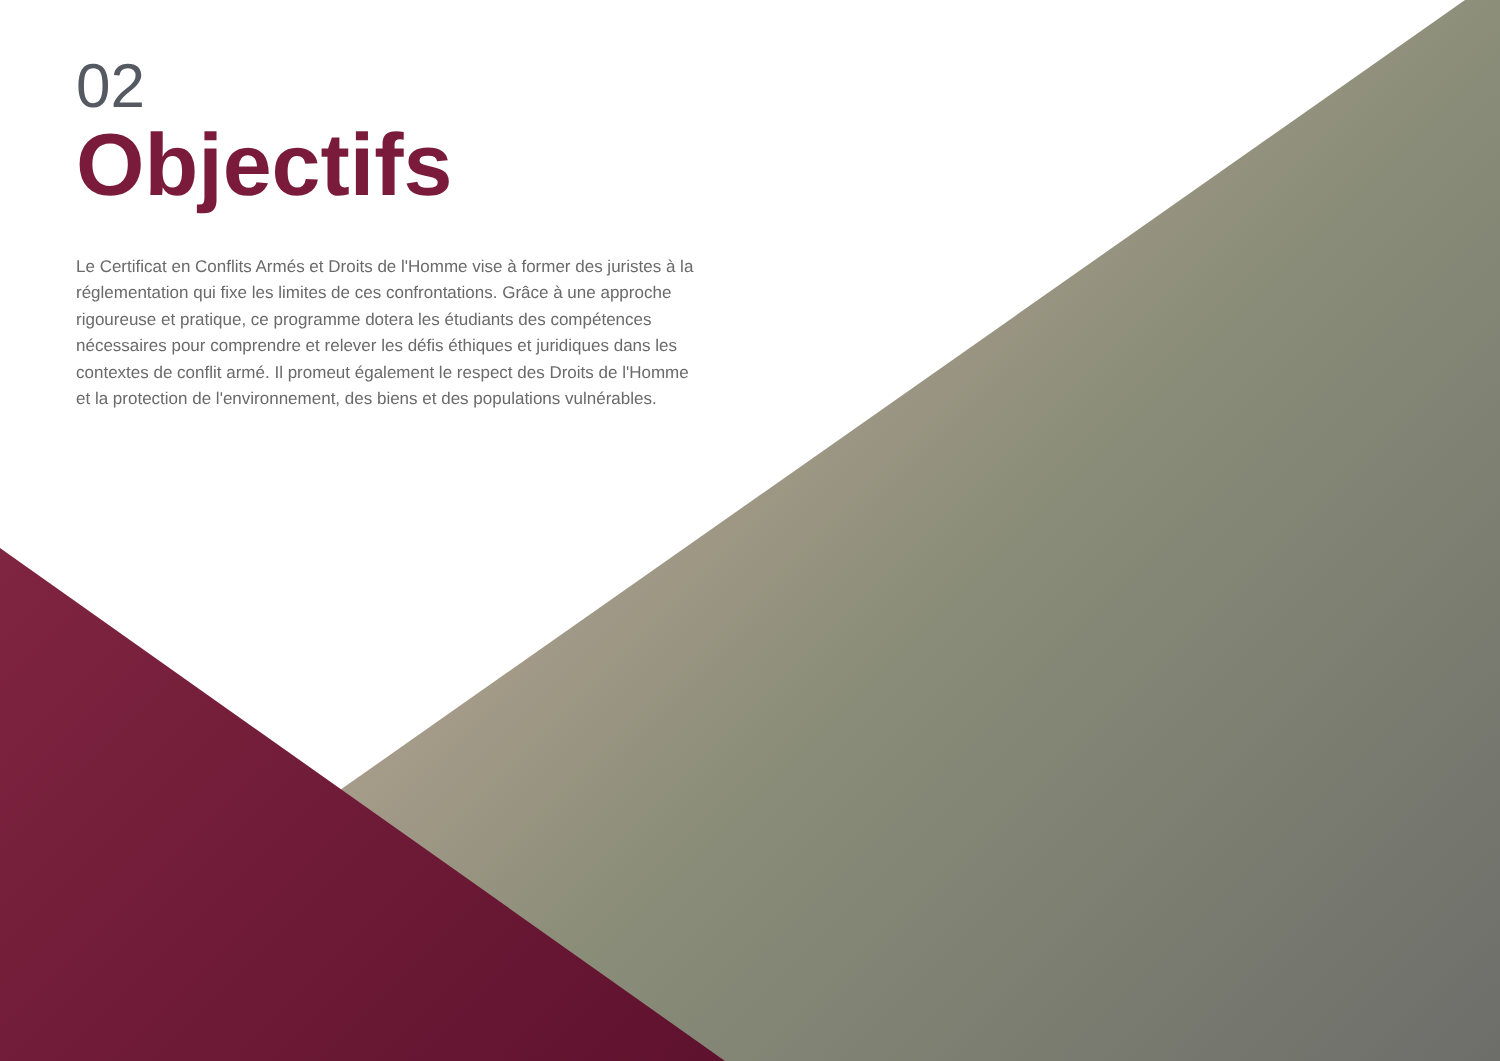02
Objectifs
Le Certificat en Conflits Armés et Droits de l'Homme vise à former des juristes à la réglementation qui fixe les limites de ces confrontations. Grâce à une approche rigoureuse et pratique, ce programme dotera les étudiants des compétences nécessaires pour comprendre et relever les défis éthiques et juridiques dans les contextes de conflit armé. Il promeut également le respect des Droits de l'Homme et la protection de l'environnement, des biens et des populations vulnérables.